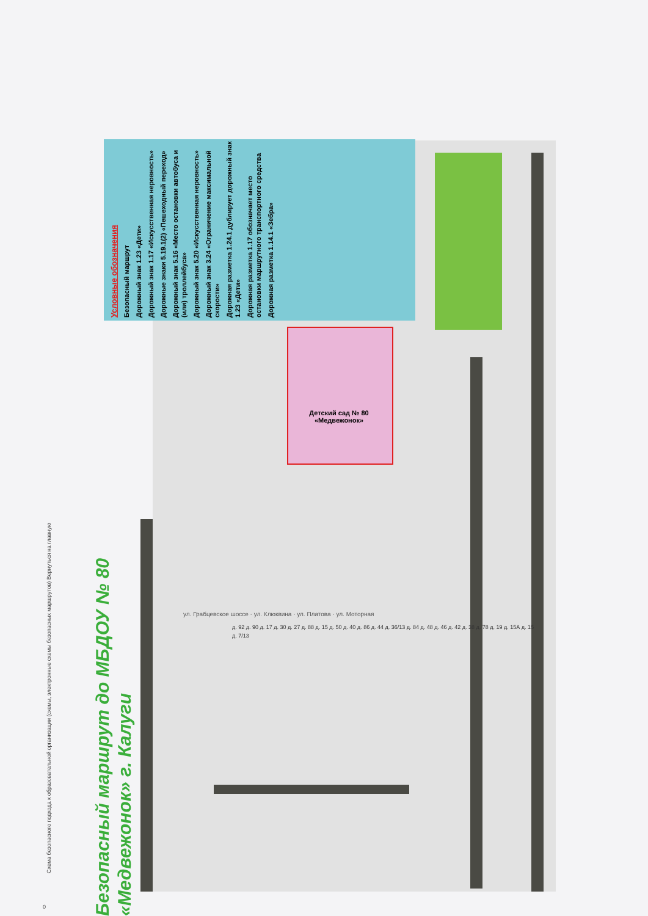Условные обозначения
Безопасный маршрут
Дорожный знак 1.23 «Дети»
Дорожный знак 1.17 «Искусственная неровность»
Дорожные знаки 5.19.1(2) «Пешеходный переход»
Дорожный знак 5.16 «Место остановки автобуса и (или) троллейбуса»
Дорожный знак 5.20 «Искусственная неровность»
Дорожный знак 3.24 «Ограничение максимальной скорости»
Дорожная разметка 1.24.1 дублирует дорожный знак 1.23 «Дети»
Дорожная разметка 1.17 обозначает место остановки маршрутного транспортного средства
Дорожная разметка 1.14.1 «Зебра»
Безопасный маршрут до МБДОУ № 80
«Медвежонок» г. Калуги
Детский сад № 80
«Медвежонок»
0
Схема безопасного подхода к образовательной организации (схемы, электронные схемы безопасных маршрутов) Вернуться на главную
ул. Грабцевское шоссе · ул. Клюквина · ул. Платова · ул. Моторная
д. 92 д. 90 д. 17 д. 30 д. 27 д. 88 д. 15 д. 50 д. 40 д. 86 д. 44 д. 36/13 д. 84 д. 48 д. 46 д. 42 д. 38 д. 78 д. 19 д. 15А д. 15 д. 7/13